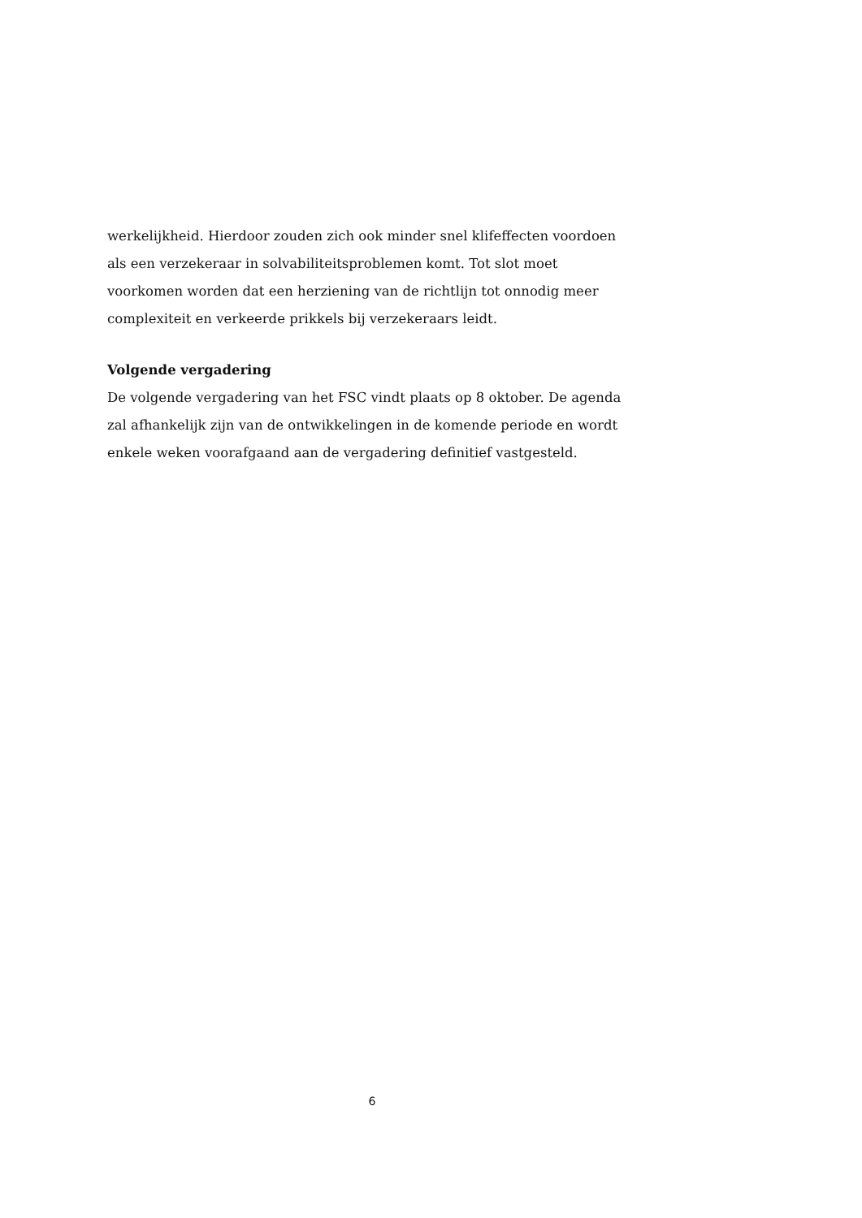werkelijkheid. Hierdoor zouden zich ook minder snel klifeffecten voordoen als een verzekeraar in solvabiliteitsproblemen komt. Tot slot moet voorkomen worden dat een herziening van de richtlijn tot onnodig meer complexiteit en verkeerde prikkels bij verzekeraars leidt.
Volgende vergadering
De volgende vergadering van het FSC vindt plaats op 8 oktober. De agenda zal afhankelijk zijn van de ontwikkelingen in de komende periode en wordt enkele weken voorafgaand aan de vergadering definitief vastgesteld.
6